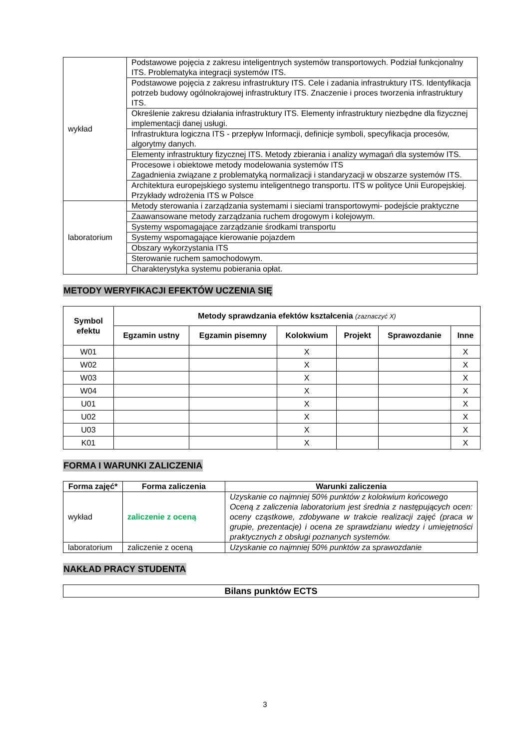| wykład | Podstawowe pojęcia z zakresu inteligentnych systemów transportowych. Podział funkcjonalny ITS. Problematyka integracji systemów ITS. |
| | Podstawowe pojęcia z zakresu infrastruktury ITS. Cele i zadania infrastruktury ITS. Identyfikacja potrzeb budowy ogólnokrajowej infrastruktury ITS. Znaczenie i proces tworzenia infrastruktury ITS. |
| | Określenie zakresu działania infrastruktury ITS. Elementy infrastruktury niezbędne dla fizycznej implementacji danej usługi. |
| | Infrastruktura logiczna ITS - przepływ Informacji, definicje symboli, specyfikacja procesów, algorytmy danych. |
| | Elementy infrastruktury fizycznej ITS. Metody zbierania i analizy wymagań dla systemów ITS. |
| | Procesowe i obiektowe metody modelowania systemów ITS Zagadnienia związane z problematyką normalizacji i standaryzacji w obszarze systemów ITS. |
| | Architektura europejskiego systemu inteligentnego transportu. ITS w polityce Unii Europejskiej. Przykłady wdrożenia ITS w Polsce |
| laboratorium | Metody sterowania i zarządzania systemami i sieciami transportowymi- podejście praktyczne |
| | Zaawansowane metody zarządzania ruchem drogowym i kolejowym. |
| | Systemy wspomagające zarządzanie środkami transportu |
| | Systemy wspomagające kierowanie pojazdem |
| | Obszary wykorzystania ITS |
| | Sterowanie ruchem samochodowym. |
| | Charakterystyka systemu pobierania opłat. |
METODY WERYFIKACJI EFEKTÓW UCZENIA SIĘ
| Symbol efektu | Metody sprawdzania efektów kształcenia (zaznaczyć X) | | | | | |
| --- | --- | --- | --- | --- | --- | --- |
| | Egzamin ustny | Egzamin pisemny | Kolokwium | Projekt | Sprawozdanie | Inne |
| W01 | | | X | | | X |
| W02 | | | X | | | X |
| W03 | | | X | | | X |
| W04 | | | X | | | X |
| U01 | | | X | | | X |
| U02 | | | X | | | X |
| U03 | | | X | | | X |
| K01 | | | X | | | X |
FORMA I WARUNKI ZALICZENIA
| Forma zajęć* | Forma zaliczenia | Warunki zaliczenia |
| --- | --- | --- |
| wykład | zaliczenie z oceną | Uzyskanie co najmniej 50% punktów z kolokwium końcowego Oceną z zaliczenia laboratorium jest średnia z następujących ocen: oceny cząstkowe, zdobywane w trakcie realizacji zajęć (praca w grupie, prezentacje) i ocena ze sprawdzianu wiedzy i umiejętności praktycznych z obsługi poznanych systemów. |
| laboratorium | zaliczenie z oceną | Uzyskanie co najmniej 50% punktów za sprawozdanie |
NAKŁAD PRACY STUDENTA
| Bilans punktów ECTS |
| --- |
3